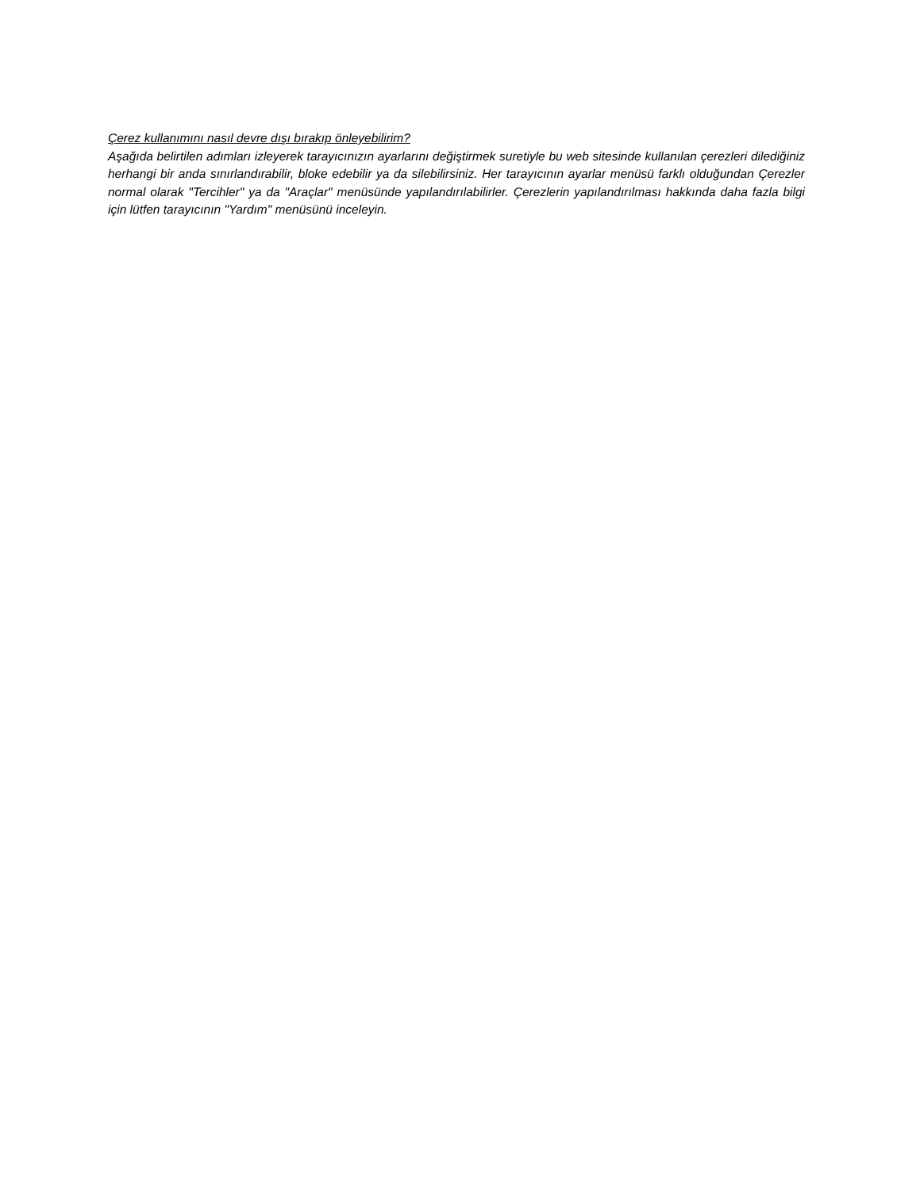Çerez kullanımını nasıl devre dışı bırakıp önleyebilirim?
Aşağıda belirtilen adımları izleyerek tarayıcınızın ayarlarını değiştirmek suretiyle bu web sitesinde kullanılan çerezleri dilediğiniz herhangi bir anda sınırlandırabilir, bloke edebilir ya da silebilirsiniz. Her tarayıcının ayarlar menüsü farklı olduğundan Çerezler normal olarak "Tercihler" ya da "Araçlar" menüsünde yapılandırılabilirler. Çerezlerin yapılandırılması hakkında daha fazla bilgi için lütfen tarayıcının "Yardım" menüsünü inceleyin.